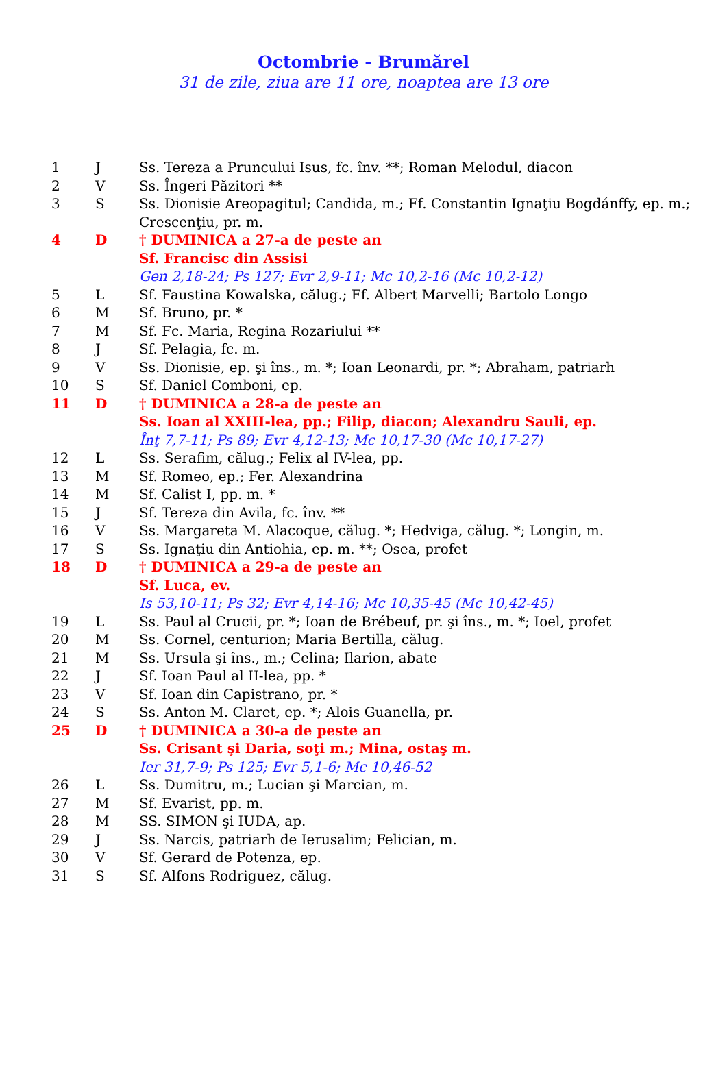Octombrie - Brumărel
31 de zile, ziua are 11 ore, noaptea are 13 ore
| 1 | J | Ss. Tereza a Pruncului Isus, fc. înv. **; Roman Melodul, diacon |
| 2 | V | Ss. Îngeri Păzitori ** |
| 3 | S | Ss. Dionisie Areopagitul; Candida, m.; Ff. Constantin Ignaţiu Bogdánffy, ep. m.; Crescenţiu, pr. m. |
| 4 | D | † DUMINICA a 27-a de peste an |
| | | Sf. Francisc din Assisi |
| | | Gen 2,18-24; Ps 127; Evr 2,9-11; Mc 10,2-16 (Mc 10,2-12) |
| 5 | L | Sf. Faustina Kowalska, călug.; Ff. Albert Marvelli; Bartolo Longo |
| 6 | M | Sf. Bruno, pr. * |
| 7 | M | Sf. Fc. Maria, Regina Rozariului ** |
| 8 | J | Sf. Pelagia, fc. m. |
| 9 | V | Ss. Dionisie, ep. şi îns., m. *; Ioan Leonardi, pr. *; Abraham, patriarh |
| 10 | S | Sf. Daniel Comboni, ep. |
| 11 | D | † DUMINICA a 28-a de peste an |
| | | Ss. Ioan al XXIII-lea, pp.; Filip, diacon; Alexandru Sauli, ep. |
| | | Înţ 7,7-11; Ps 89; Evr 4,12-13; Mc 10,17-30 (Mc 10,17-27) |
| 12 | L | Ss. Serafim, călug.; Felix al IV-lea, pp. |
| 13 | M | Sf. Romeo, ep.; Fer. Alexandrina |
| 14 | M | Sf. Calist I, pp. m. * |
| 15 | J | Sf. Tereza din Avila, fc. înv. ** |
| 16 | V | Ss. Margareta M. Alacoque, călug. *; Hedviga, călug. *; Longin, m. |
| 17 | S | Ss. Ignaţiu din Antiohia, ep. m. **; Osea, profet |
| 18 | D | † DUMINICA a 29-a de peste an |
| | | Sf. Luca, ev. |
| | | Is 53,10-11; Ps 32; Evr 4,14-16; Mc 10,35-45 (Mc 10,42-45) |
| 19 | L | Ss. Paul al Crucii, pr. *; Ioan de Brébeuf, pr. şi îns., m. *; Ioel, profet |
| 20 | M | Ss. Cornel, centurion; Maria Bertilla, călug. |
| 21 | M | Ss. Ursula şi îns., m.; Celina; Ilarion, abate |
| 22 | J | Sf. Ioan Paul al II-lea, pp. * |
| 23 | V | Sf. Ioan din Capistrano, pr. * |
| 24 | S | Ss. Anton M. Claret, ep. *; Alois Guanella, pr. |
| 25 | D | † DUMINICA a 30-a de peste an |
| | | Ss. Crisant şi Daria, soţi m.; Mina, ostaş m. |
| | | Ier 31,7-9; Ps 125; Evr 5,1-6; Mc 10,46-52 |
| 26 | L | Ss. Dumitru, m.; Lucian şi Marcian, m. |
| 27 | M | Sf. Evarist, pp. m. |
| 28 | M | SS. SIMON şi IUDA, ap. |
| 29 | J | Ss. Narcis, patriarh de Ierusalim; Felician, m. |
| 30 | V | Sf. Gerard de Potenza, ep. |
| 31 | S | Sf. Alfons Rodriguez, călug. |